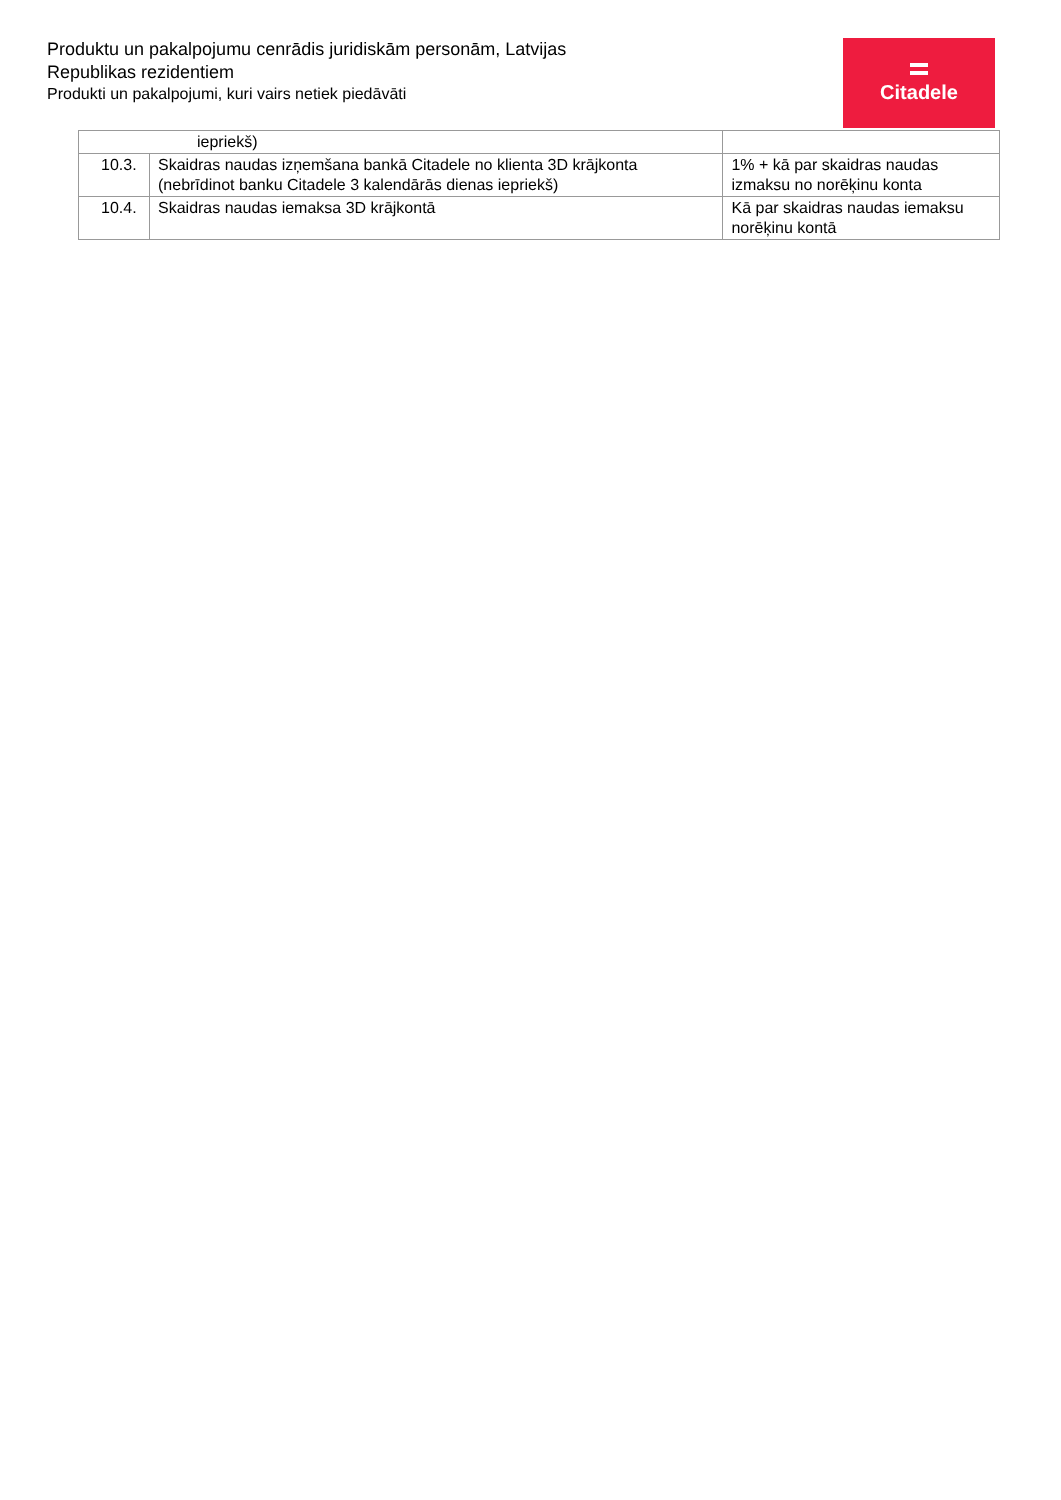Produktu un pakalpojumu cenrādis juridiskām personām, Latvijas Republikas rezidentiem
Produkti un pakalpojumi, kuri vairs netiek piedāvāti
Citadele
| iepriekš) | | |
| 10.3. | Skaidras naudas izņemšana bankā Citadele no klienta 3D krājkonta (nebrīdinot banku Citadele 3 kalendārās dienas iepriekš) | 1% + kā par skaidras naudas izmaksu no norēķinu konta |
| 10.4. | Skaidras naudas iemaksa 3D krājkontā | Kā par skaidras naudas iemaksu norēķinu kontā |